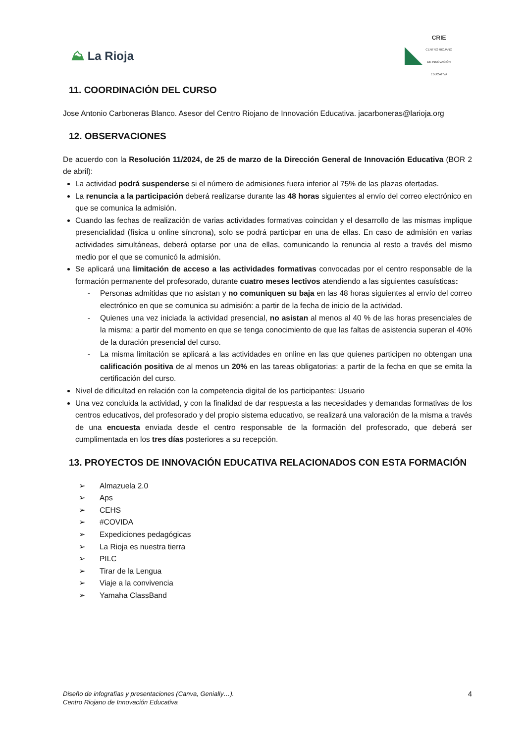⛰ La Rioja
CRIE
CENTRO RIOJANO
DE INNOVACIÓN
EDUCATIVA
11. COORDINACIÓN DEL CURSO
Jose Antonio Carboneras Blanco. Asesor del Centro Riojano de Innovación Educativa. jacarboneras@larioja.org
12. OBSERVACIONES
De acuerdo con la Resolución 11/2024, de 25 de marzo de la Dirección General de Innovación Educativa (BOR 2 de abril):
La actividad podrá suspenderse si el número de admisiones fuera inferior al 75% de las plazas ofertadas.
La renuncia a la participación deberá realizarse durante las 48 horas siguientes al envío del correo electrónico en que se comunica la admisión.
Cuando las fechas de realización de varias actividades formativas coincidan y el desarrollo de las mismas implique presencialidad (física u online síncrona), solo se podrá participar en una de ellas. En caso de admisión en varias actividades simultáneas, deberá optarse por una de ellas, comunicando la renuncia al resto a través del mismo medio por el que se comunicó la admisión.
Se aplicará una limitación de acceso a las actividades formativas convocadas por el centro responsable de la formación permanente del profesorado, durante cuatro meses lectivos atendiendo a las siguientes casuísticas:
- Personas admitidas que no asistan y no comuniquen su baja en las 48 horas siguientes al envío del correo electrónico en que se comunica su admisión: a partir de la fecha de inicio de la actividad.
- Quienes una vez iniciada la actividad presencial, no asistan al menos al 40 % de las horas presenciales de la misma: a partir del momento en que se tenga conocimiento de que las faltas de asistencia superan el 40% de la duración presencial del curso.
- La misma limitación se aplicará a las actividades en online en las que quienes participen no obtengan una calificación positiva de al menos un 20% en las tareas obligatorias: a partir de la fecha en que se emita la certificación del curso.
Nivel de dificultad en relación con la competencia digital de los participantes: Usuario
Una vez concluida la actividad, y con la finalidad de dar respuesta a las necesidades y demandas formativas de los centros educativos, del profesorado y del propio sistema educativo, se realizará una valoración de la misma a través de una encuesta enviada desde el centro responsable de la formación del profesorado, que deberá ser cumplimentada en los tres días posteriores a su recepción.
13. PROYECTOS DE INNOVACIÓN EDUCATIVA RELACIONADOS CON ESTA FORMACIÓN
➢ Almazuela 2.0
➢ Aps
➢ CEHS
➢ #COVIDA
➢ Expediciones pedagógicas
➢ La Rioja es nuestra tierra
➢ PILC
➢ Tirar de la Lengua
➢ Viaje a la convivencia
➢ Yamaha ClassBand
Diseño de infografías y presentaciones (Canva, Genially…).
Centro Riojano de Innovación Educativa
4